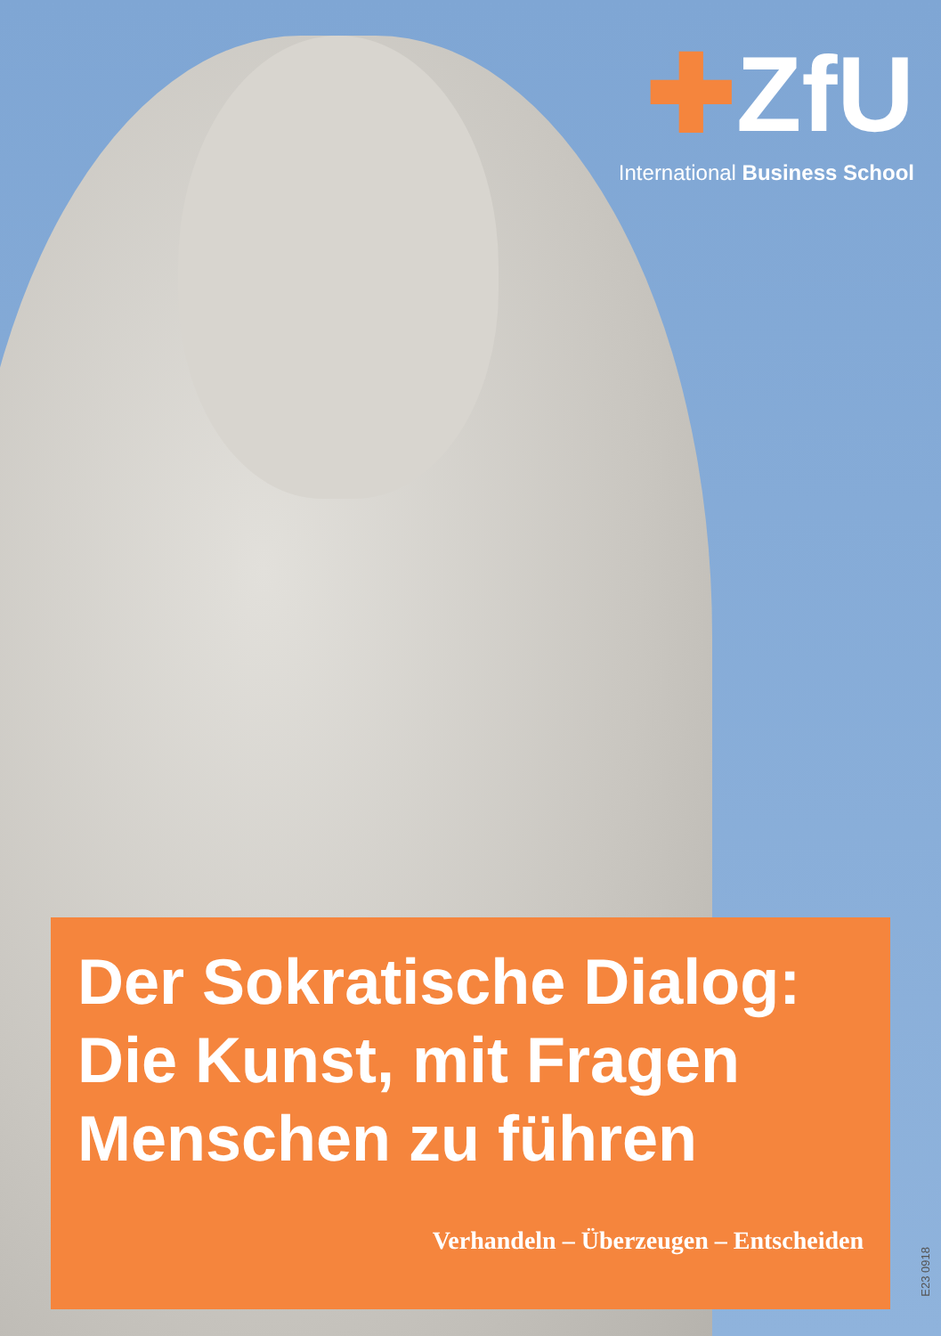✚ZfU
International Business School
Der Sokratische Dialog:
Die Kunst, mit Fragen
Menschen zu führen
Verhandeln – Überzeugen – Entscheiden
E23 0918